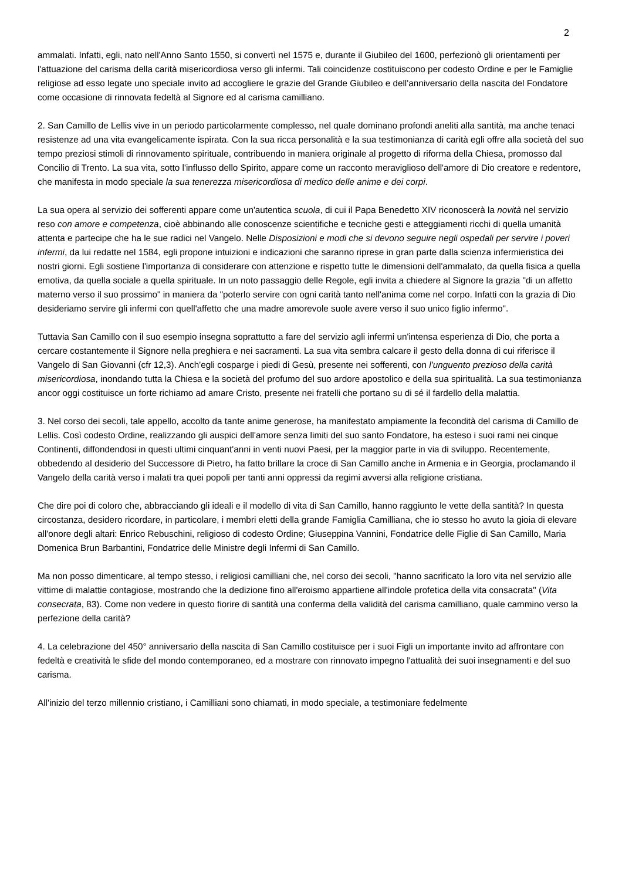2
ammalati. Infatti, egli, nato nell'Anno Santo 1550, si convertì nel 1575 e, durante il Giubileo del 1600, perfezionò gli orientamenti per l'attuazione del carisma della carità misericordiosa verso gli infermi. Tali coincidenze costituiscono per codesto Ordine e per le Famiglie religiose ad esso legate uno speciale invito ad accogliere le grazie del Grande Giubileo e dell'anniversario della nascita del Fondatore come occasione di rinnovata fedeltà al Signore ed al carisma camilliano.
2. San Camillo de Lellis vive in un periodo particolarmente complesso, nel quale dominano profondi aneliti alla santità, ma anche tenaci resistenze ad una vita evangelicamente ispirata. Con la sua ricca personalità e la sua testimonianza di carità egli offre alla società del suo tempo preziosi stimoli di rinnovamento spirituale, contribuendo in maniera originale al progetto di riforma della Chiesa, promosso dal Concilio di Trento. La sua vita, sotto l'influsso dello Spirito, appare come un racconto meraviglioso dell'amore di Dio creatore e redentore, che manifesta in modo speciale la sua tenerezza misericordiosa di medico delle anime e dei corpi.
La sua opera al servizio dei sofferenti appare come un'autentica scuola, di cui il Papa Benedetto XIV riconoscerà la novità nel servizio reso con amore e competenza, cioè abbinando alle conoscenze scientifiche e tecniche gesti e atteggiamenti ricchi di quella umanità attenta e partecipe che ha le sue radici nel Vangelo. Nelle Disposizioni e modi che si devono seguire negli ospedali per servire i poveri infermi, da lui redatte nel 1584, egli propone intuizioni e indicazioni che saranno riprese in gran parte dalla scienza infermieristica dei nostri giorni. Egli sostiene l'importanza di considerare con attenzione e rispetto tutte le dimensioni dell'ammalato, da quella fisica a quella emotiva, da quella sociale a quella spirituale. In un noto passaggio delle Regole, egli invita a chiedere al Signore la grazia "di un affetto materno verso il suo prossimo" in maniera da "poterlo servire con ogni carità tanto nell'anima come nel corpo. Infatti con la grazia di Dio desideriamo servire gli infermi con quell'affetto che una madre amorevole suole avere verso il suo unico figlio infermo".
Tuttavia San Camillo con il suo esempio insegna soprattutto a fare del servizio agli infermi un'intensa esperienza di Dio, che porta a cercare costantemente il Signore nella preghiera e nei sacramenti. La sua vita sembra calcare il gesto della donna di cui riferisce il Vangelo di San Giovanni (cfr 12,3). Anch'egli cosparge i piedi di Gesù, presente nei sofferenti, con l'unguento prezioso della carità misericordiosa, inondando tutta la Chiesa e la società del profumo del suo ardore apostolico e della sua spiritualità. La sua testimonianza ancor oggi costituisce un forte richiamo ad amare Cristo, presente nei fratelli che portano su di sé il fardello della malattia.
3. Nel corso dei secoli, tale appello, accolto da tante anime generose, ha manifestato ampiamente la fecondità del carisma di Camillo de Lellis. Così codesto Ordine, realizzando gli auspici dell'amore senza limiti del suo santo Fondatore, ha esteso i suoi rami nei cinque Continenti, diffondendosi in questi ultimi cinquant'anni in venti nuovi Paesi, per la maggior parte in via di sviluppo. Recentemente, obbedendo al desiderio del Successore di Pietro, ha fatto brillare la croce di San Camillo anche in Armenia e in Georgia, proclamando il Vangelo della carità verso i malati tra quei popoli per tanti anni oppressi da regimi avversi alla religione cristiana.
Che dire poi di coloro che, abbracciando gli ideali e il modello di vita di San Camillo, hanno raggiunto le vette della santità? In questa circostanza, desidero ricordare, in particolare, i membri eletti della grande Famiglia Camilliana, che io stesso ho avuto la gioia di elevare all'onore degli altari: Enrico Rebuschini, religioso di codesto Ordine; Giuseppina Vannini, Fondatrice delle Figlie di San Camillo, Maria Domenica Brun Barbantini, Fondatrice delle Ministre degli Infermi di San Camillo.
Ma non posso dimenticare, al tempo stesso, i religiosi camilliani che, nel corso dei secoli, "hanno sacrificato la loro vita nel servizio alle vittime di malattie contagiose, mostrando che la dedizione fino all'eroismo appartiene all'indole profetica della vita consacrata" (Vita consecrata, 83). Come non vedere in questo fiorire di santità una conferma della validità del carisma camilliano, quale cammino verso la perfezione della carità?
4. La celebrazione del 450° anniversario della nascita di San Camillo costituisce per i suoi Figli un importante invito ad affrontare con fedeltà e creatività le sfide del mondo contemporaneo, ed a mostrare con rinnovato impegno l'attualità dei suoi insegnamenti e del suo carisma.
All'inizio del terzo millennio cristiano, i Camilliani sono chiamati, in modo speciale, a testimoniare fedelmente